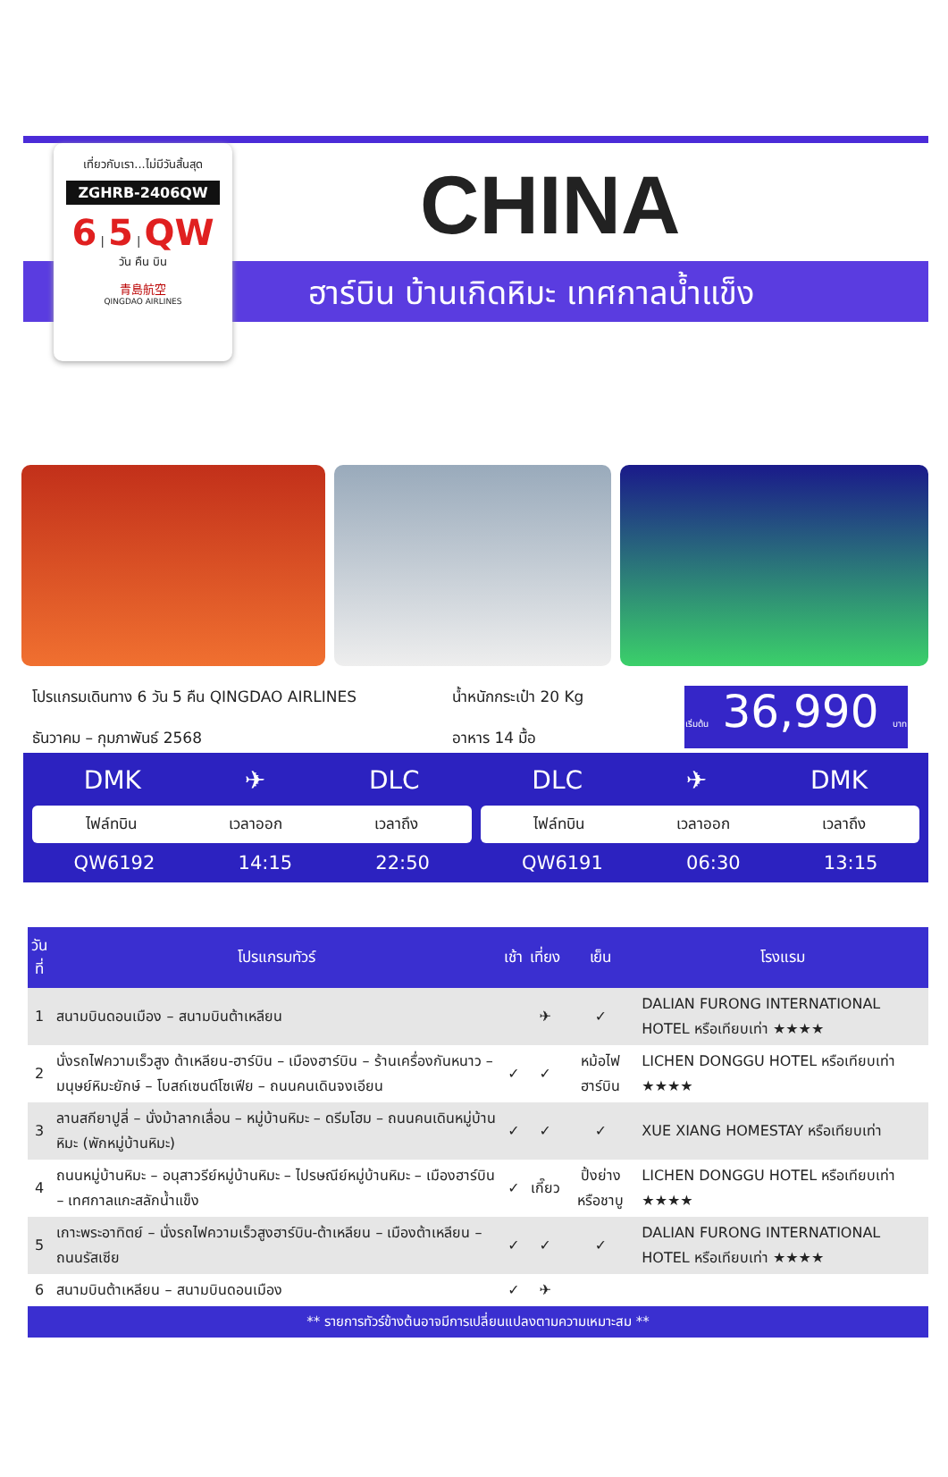CHINA
ฮาร์บิน บ้านเกิดหิมะ เทศกาลน้ำแข็ง
เที่ยวกับเรา...ไม่มีวันสิ้นสุด
ZGHRB-2406QW
6 | 5 | QW
วัน คืน บิน
青島航空
QINGDAO AIRLINES
โปรแกรมเดินทาง 6 วัน 5 คืน QINGDAO AIRLINES
ธันวาคม – กุมภาพันธ์ 2568
น้ำหนักกระเป๋า 20 Kg
อาหาร 14 มื้อ
เริ่มต้น 36,990 บาท
DMK ✈ DLC
ไฟล์ทบิน เวลาออก เวลาถึง
QW6192 14:15 22:50
DLC ✈ DMK
ไฟล์ทบิน เวลาออก เวลาถึง
QW6191 06:30 13:15
| วันที่ | โปรแกรมทัวร์ | เช้า | เที่ยง | เย็น | โรงแรม |
| --- | --- | --- | --- | --- | --- |
| 1 | สนามบินดอนเมือง – สนามบินต้าเหลียน | | ✈ | ✓ | DALIAN FURONG INTERNATIONAL HOTEL หรือเทียบเท่า ★★★★ |
| 2 | นั่งรถไฟความเร็วสูง ต้าเหลียน-ฮาร์บิน – เมืองฮาร์บิน – ร้านเครื่องกันหนาว – มนุษย์หิมะยักษ์ – โบสถ์เซนต์โซเฟีย – ถนนคนเดินจงเอียน | ✓ | ✓ | หม้อไฟฮาร์บิน | LICHEN DONGGU HOTEL หรือเทียบเท่า ★★★★ |
| 3 | ลานสกียาปูลี่ – นั่งม้าลากเลื่อน – หมู่บ้านหิมะ – ดรีมโฮม – ถนนคนเดินหมู่บ้านหิมะ (พักหมู่บ้านหิมะ) | ✓ | ✓ | ✓ | XUE XIANG HOMESTAY หรือเทียบเท่า |
| 4 | ถนนหมู่บ้านหิมะ – อนุสาวรีย์หมู่บ้านหิมะ – ไปรษณีย์หมู่บ้านหิมะ – เมืองฮาร์บิน – เทศกาลแกะสลักน้ำแข็ง | ✓ | เกี๊ยว | ปิ้งย่าง หรือชาบู | LICHEN DONGGU HOTEL หรือเทียบเท่า ★★★★ |
| 5 | เกาะพระอาทิตย์ – นั่งรถไฟความเร็วสูงฮาร์บิน-ต้าเหลียน – เมืองต้าเหลียน – ถนนรัสเซีย | ✓ | ✓ | ✓ | DALIAN FURONG INTERNATIONAL HOTEL หรือเทียบเท่า ★★★★ |
| 6 | สนามบินต้าเหลียน – สนามบินดอนเมือง | ✓ | ✈ | | |
** รายการทัวร์ข้างต้นอาจมีการเปลี่ยนแปลงตามความเหมาะสม **